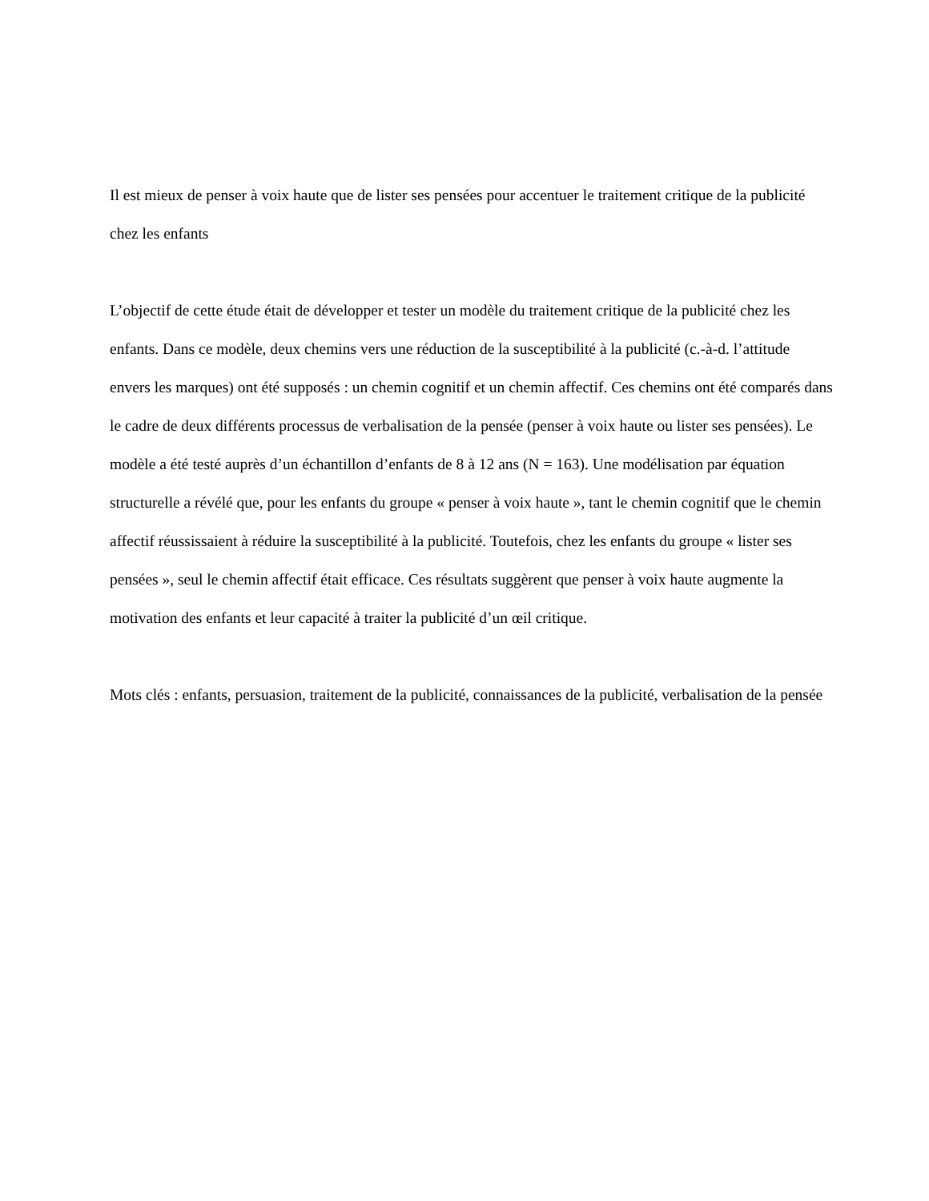Il est mieux de penser à voix haute que de lister ses pensées pour accentuer le traitement critique de la publicité chez les enfants
L’objectif de cette étude était de développer et tester un modèle du traitement critique de la publicité chez les enfants. Dans ce modèle, deux chemins vers une réduction de la susceptibilité à la publicité (c.-à-d. l’attitude envers les marques) ont été supposés : un chemin cognitif et un chemin affectif. Ces chemins ont été comparés dans le cadre de deux différents processus de verbalisation de la pensée (penser à voix haute ou lister ses pensées). Le modèle a été testé auprès d’un échantillon d’enfants de 8 à 12 ans (N = 163). Une modélisation par équation structurelle a révélé que, pour les enfants du groupe « penser à voix haute », tant le chemin cognitif que le chemin affectif réussissaient à réduire la susceptibilité à la publicité. Toutefois, chez les enfants du groupe « lister ses pensées », seul le chemin affectif était efficace. Ces résultats suggèrent que penser à voix haute augmente la motivation des enfants et leur capacité à traiter la publicité d’un œil critique.
Mots clés : enfants, persuasion, traitement de la publicité, connaissances de la publicité, verbalisation de la pensée